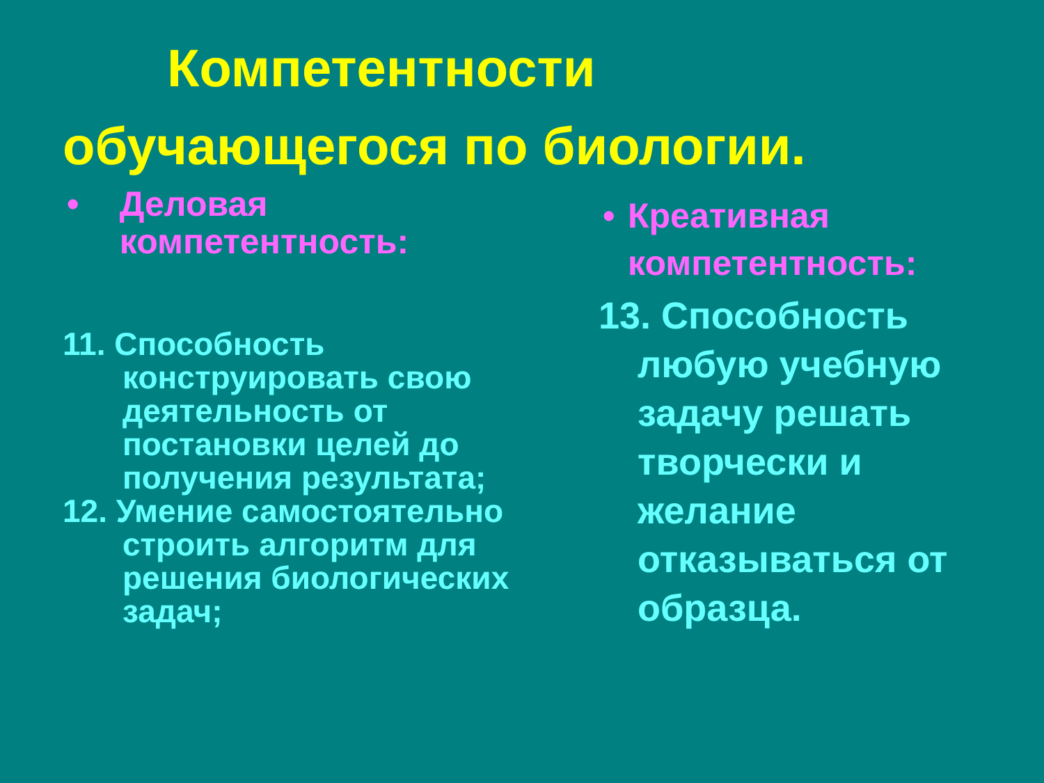Компетентности
обучающегося по биологии.
• Деловая компетентность:
11. Способность конструировать свою деятельность от постановки целей до получения результата;
12. Умение самостоятельно строить алгоритм для решения биологических задач;
• Креативная компетентность:
13. Способность любую учебную задачу решать творчески и желание отказываться от образца.